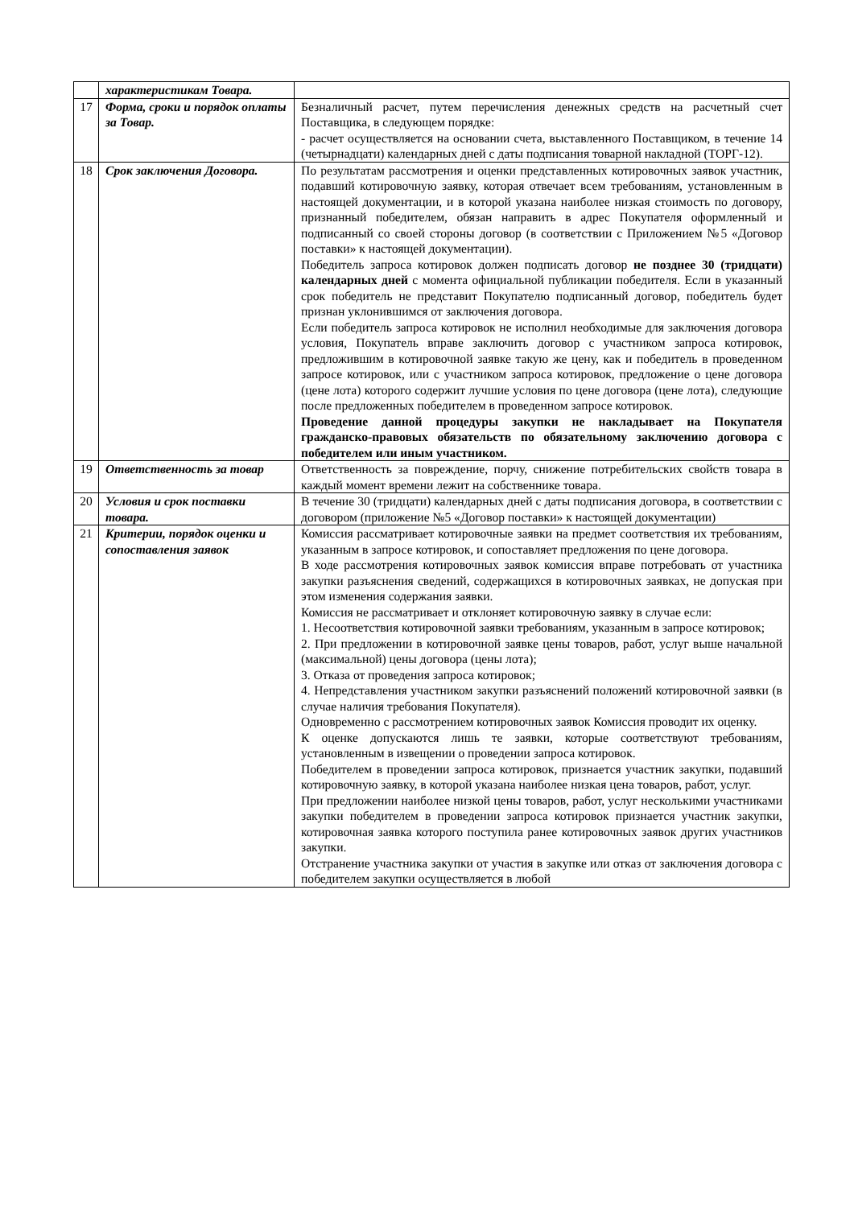| | характеристикам Товара. | |
| 17 | Форма, сроки и порядок оплаты за Товар. | Безналичный расчет, путем перечисления денежных средств на расчетный счет Поставщика, в следующем порядке: - расчет осуществляется на основании счета, выставленного Поставщиком, в течение 14 (четырнадцати) календарных дней с даты подписания товарной накладной (ТОРГ-12). |
| 18 | Срок заключения Договора. | По результатам рассмотрения и оценки представленных котировочных заявок участник, подавший котировочную заявку, которая отвечает всем требованиям, установленным в настоящей документации, и в которой указана наиболее низкая стоимость по договору, признанный победителем, обязан направить в адрес Покупателя оформленный и подписанный со своей стороны договор (в соответствии с Приложением №5 «Договор поставки» к настоящей документации). Победитель запроса котировок должен подписать договор не позднее 30 (тридцати) календарных дней с момента официальной публикации победителя. Если в указанный срок победитель не представит Покупателю подписанный договор, победитель будет признан уклонившимся от заключения договора. Если победитель запроса котировок не исполнил необходимые для заключения договора условия, Покупатель вправе заключить договор с участником запроса котировок, предложившим в котировочной заявке такую же цену, как и победитель в проведенном запросе котировок, или с участником запроса котировок, предложение о цене договора (цене лота) которого содержит лучшие условия по цене договора (цене лота), следующие после предложенных победителем в проведенном запросе котировок. Проведение данной процедуры закупки не накладывает на Покупателя гражданско-правовых обязательств по обязательному заключению договора с победителем или иным участником. |
| 19 | Ответственность за товар | Ответственность за повреждение, порчу, снижение потребительских свойств товара в каждый момент времени лежит на собственнике товара. |
| 20 | Условия и срок поставки товара. | В течение 30 (тридцати) календарных дней с даты подписания договора, в соответствии с договором (приложение №5 «Договор поставки» к настоящей документации) |
| 21 | Критерии, порядок оценки и сопоставления заявок | Комиссия рассматривает котировочные заявки на предмет соответствия их требованиям, указанным в запросе котировок, и сопоставляет предложения по цене договора. В ходе рассмотрения котировочных заявок комиссия вправе потребовать от участника закупки разъяснения сведений, содержащихся в котировочных заявках, не допуская при этом изменения содержания заявки. Комиссия не рассматривает и отклоняет котировочную заявку в случае если: 1. Несоответствия котировочной заявки требованиям, указанным в запросе котировок; 2. При предложении в котировочной заявке цены товаров, работ, услуг выше начальной (максимальной) цены договора (цены лота); 3. Отказа от проведения запроса котировок; 4. Непредставления участником закупки разъяснений положений котировочной заявки (в случае наличия требования Покупателя). Одновременно с рассмотрением котировочных заявок Комиссия проводит их оценку. К оценке допускаются лишь те заявки, которые соответствуют требованиям, установленным в извещении о проведении запроса котировок. Победителем в проведении запроса котировок, признается участник закупки, подавший котировочную заявку, в которой указана наиболее низкая цена товаров, работ, услуг. При предложении наиболее низкой цены товаров, работ, услуг несколькими участниками закупки победителем в проведении запроса котировок признается участник закупки, котировочная заявка которого поступила ранее котировочных заявок других участников закупки. Отстранение участника закупки от участия в закупке или отказ от заключения договора с победителем закупки осуществляется в любой |